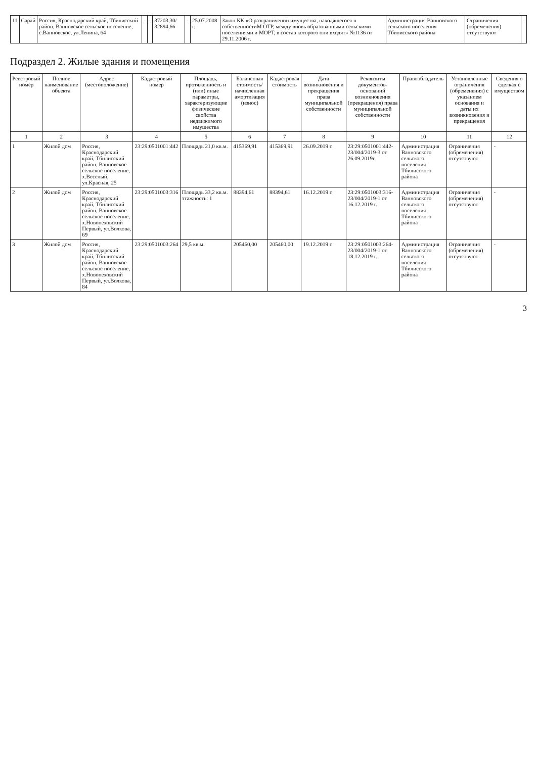| 11 | Сарай | Россия, Краснодарский край, Тбилисский район, Ванновское сельское поселение, с.Ванновское, ул.Ленина, 64 | - | - | 37203,30/ 32894,66 | - | 25.07.2008 г. | Закон КК «О разграничении имущества, находящегося в собственностиМ ОТР, между вновь образованными сельскими поселениями и МОРТ, в состав которого они входят» №1136 от 29.11.2006 г. | Администрация Ванновского сельского поселения Тбилисского района | Ограничения (обременения) отсутствуют | - |
Подраздел 2. Жилые здания и помещения
| Реестровый номер | Полное наименование объекта | Адрес (местоположение) | Кадастровый номер | Площадь, протяженность и (или) иные параметры, характеризующие физические свойства недвижимого имущества | Балансовая стоимость/начисленная амортизация (износ) | Кадастровая стоимость | Дата возникновения и прекращения права муниципальной собственности | Реквизиты документов-оснований возникновения (прекращения) права муниципальной собственности | Правообладатель | Установленные ограничения (обременения) с указанием основания и даты их возникновения и прекращения | Сведения о сделках с имуществом |
| --- | --- | --- | --- | --- | --- | --- | --- | --- | --- | --- | --- |
| 1 | 2 | 3 | 4 | 5 | 6 | 7 | 8 | 9 | 10 | 11 | 12 |
| 1 | Жилой дом | Россия, Краснодарский край, Тбилисский район, Ванновское сельское поселение, х.Веселый, ул.Красная, 25 | 23:29:0501001:442 | Площадь 21,0 кв.м. | 415369,91 | 415369,91 | 26.09.2019 г. | 23:29:0501001:442-23/004/2019-3 от 26.09.2019г. | Администрация Ванновского сельского поселения Тбилисского района | Ограничения (обременения) отсутствуют | - |
| 2 | Жилой дом | Россия, Краснодарский край, Тбилисский район, Ванновское сельское поселение, х.Новопеховский Первый, ул.Волкова, 69 | 23:29:0501003:316 | Площадь 33,2 кв.м. этажность: 1 | 88394,61 | 88394,61 | 16.12.2019 г. | 23:29:0501003:316-23/004/2019-1 от 16.12.2019 г. | Администрация Ванновского сельского поселения Тбилисского района | Ограничения (обременения) отсутствуют | - |
| 3 | Жилой дом | Россия, Краснодарский край, Тбилисский район, Ванновское сельское поселение, х.Новопеховский Первый, ул.Волкова, 84 | 23:29:0501003:264 | 29,5 кв.м. | 205460,00 | 205460,00 | 19.12.2019 г. | 23:29:0501003:264-23/004/2019-1 от 18.12.2019 г. | Администрация Ванновского сельского поселения Тбилисского района | Ограничения (обременения) отсутствуют | - |
3